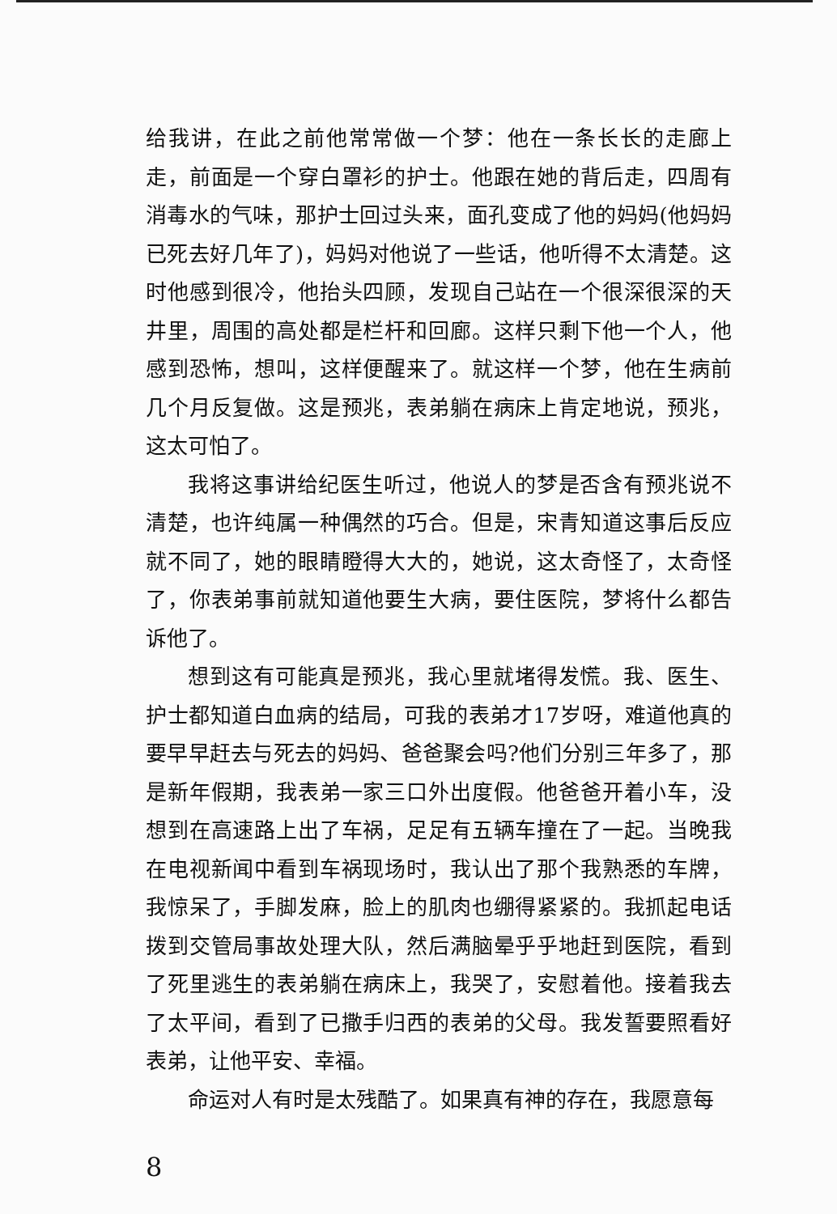给我讲，在此之前他常常做一个梦：他在一条长长的走廊上走，前面是一个穿白罩衫的护士。他跟在她的背后走，四周有消毒水的气味，那护士回过头来，面孔变成了他的妈妈(他妈妈已死去好几年了)，妈妈对他说了一些话，他听得不太清楚。这时他感到很冷，他抬头四顾，发现自己站在一个很深很深的天井里，周围的高处都是栏杆和回廊。这样只剩下他一个人，他感到恐怖，想叫，这样便醒来了。就这样一个梦，他在生病前几个月反复做。这是预兆，表弟躺在病床上肯定地说，预兆，这太可怕了。
我将这事讲给纪医生听过，他说人的梦是否含有预兆说不清楚，也许纯属一种偶然的巧合。但是，宋青知道这事后反应就不同了，她的眼睛瞪得大大的，她说，这太奇怪了，太奇怪了，你表弟事前就知道他要生大病，要住医院，梦将什么都告诉他了。
想到这有可能真是预兆，我心里就堵得发慌。我、医生、护士都知道白血病的结局，可我的表弟才17岁呀，难道他真的要早早赶去与死去的妈妈、爸爸聚会吗?他们分别三年多了，那是新年假期，我表弟一家三口外出度假。他爸爸开着小车，没想到在高速路上出了车祸，足足有五辆车撞在了一起。当晚我在电视新闻中看到车祸现场时，我认出了那个我熟悉的车牌，我惊呆了，手脚发麻，脸上的肌肉也绷得紧紧的。我抓起电话拨到交管局事故处理大队，然后满脑晕乎乎地赶到医院，看到了死里逃生的表弟躺在病床上，我哭了，安慰着他。接着我去了太平间，看到了已撒手归西的表弟的父母。我发誓要照看好表弟，让他平安、幸福。
命运对人有时是太残酷了。如果真有神的存在，我愿意每
8